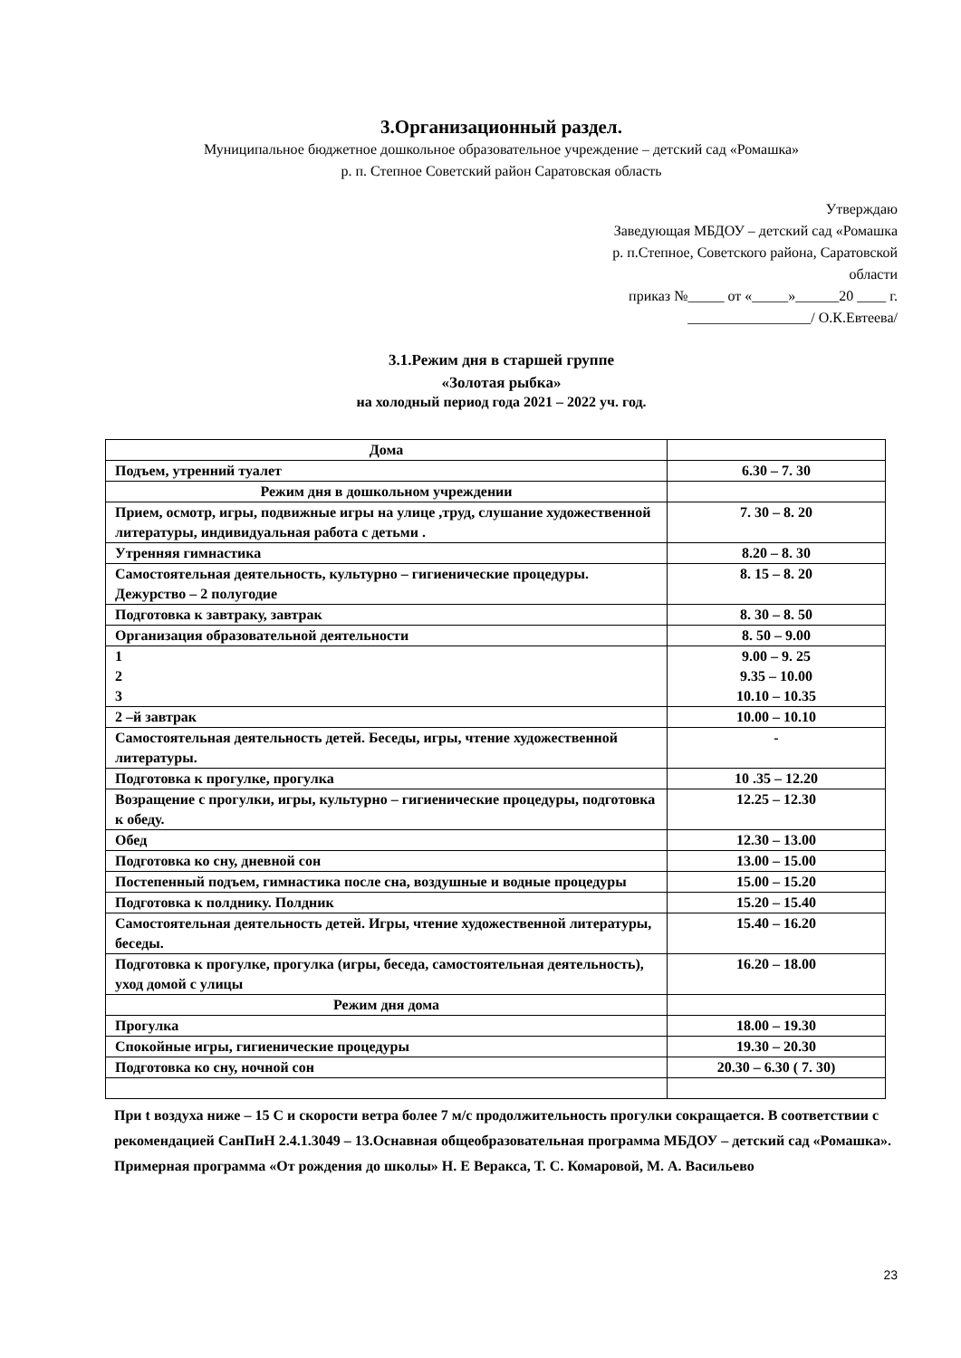3.Организационный раздел.
Муниципальное бюджетное дошкольное образовательное учреждение – детский сад «Ромашка»
р. п. Степное Советский район Саратовская область
Утверждаю
Заведующая МБДОУ – детский сад «Ромашка
р. п.Степное, Советского района, Саратовской
области
приказ №_____ от «_____»______20 ____ г.
_________________/ О.К.Евтеева/
3.1.Режим дня в старшей группе
«Золотая рыбка»
на холодный период года 2021 – 2022 уч. год.
| Дома | |
| Подъем, утренний туалет | 6.30 – 7. 30 |
| Режим дня в дошкольном учреждении | |
| Прием, осмотр, игры, подвижные игры на улице ,труд, слушание художественной литературы, индивидуальная работа с детьми . | 7. 30 – 8. 20 |
| Утренняя гимнастика | 8.20 – 8. 30 |
| Самостоятельная деятельность, культурно – гигиенические процедуры. Дежурство – 2 полугодие | 8. 15 – 8. 20 |
| Подготовка к завтраку, завтрак | 8. 30 – 8. 50 |
| Организация образовательной деятельности | 8. 50 – 9.00 |
| 1 2 3 | 9.00 – 9. 25 9.35 – 10.00 10.10 – 10.35 |
| 2 –й завтрак | 10.00 – 10.10 |
| Самостоятельная деятельность детей. Беседы, игры, чтение художественной литературы. | - |
| Подготовка к прогулке, прогулка | 10 .35 – 12.20 |
| Возращение с прогулки, игры, культурно – гигиенические процедуры, подготовка к обеду. | 12.25 – 12.30 |
| Обед | 12.30 – 13.00 |
| Подготовка ко сну, дневной сон | 13.00 – 15.00 |
| Постепенный подъем, гимнастика после сна, воздушные и водные процедуры | 15.00 – 15.20 |
| Подготовка к полднику. Полдник | 15.20 – 15.40 |
| Самостоятельная деятельность детей. Игры, чтение художественной литературы, беседы. | 15.40 – 16.20 |
| Подготовка к прогулке, прогулка (игры, беседа, самостоятельная деятельность), уход домой с улицы | 16.20 – 18.00 |
| Режим дня дома | |
| Прогулка | 18.00 – 19.30 |
| Спокойные игры, гигиенические процедуры | 19.30 – 20.30 |
| Подготовка ко сну, ночной сон | 20.30 – 6.30 ( 7. 30) |
При t воздуха ниже – 15 С и скорости ветра более 7 м/с продолжительность прогулки сокращается. В соответствии с рекомендацией СанПиН 2.4.1.3049 – 13.Оснавная общеобразовательная программа МБДОУ – детский сад «Ромашка». Примерная программа «От рождения до школы» Н. Е Веракса, Т. С. Комаровой, М. А. Васильево
23